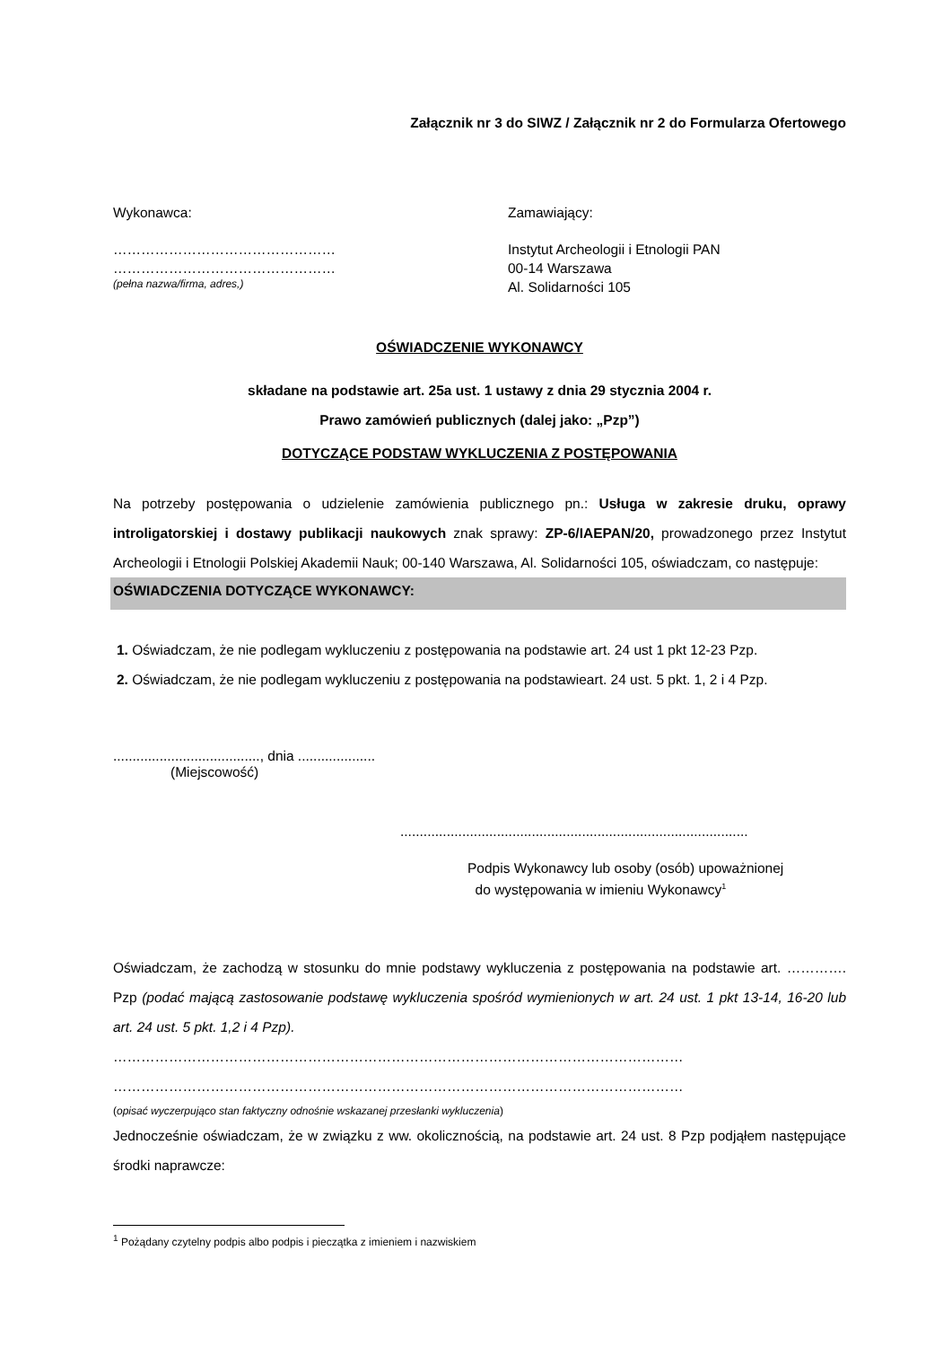Załącznik nr 3 do SIWZ / Załącznik nr 2 do Formularza Ofertowego
Wykonawca:
…………………………………………
…………………………………………
(pełna nazwa/firma, adres,)
Zamawiający:
Instytut Archeologii i Etnologii PAN
00-14 Warszawa
Al. Solidarności 105
OŚWIADCZENIE WYKONAWCY
składane na podstawie art. 25a ust. 1 ustawy z dnia 29 stycznia 2004 r.
Prawo zamówień publicznych (dalej jako: „Pzp”)
DOTYCZĄCE PODSTAW WYKLUCZENIA Z POSTĘPOWANIA
Na potrzeby postępowania o udzielenie zamówienia publicznego pn.: Usługa w zakresie druku, oprawy introligatorskiej i dostawy publikacji naukowych znak sprawy: ZP-6/IAEPAN/20, prowadzonego przez Instytut Archeologii i Etnologii Polskiej Akademii Nauk; 00-140 Warszawa, Al. Solidarności 105, oświadczam, co następuje:
OŚWIADCZENIA DOTYCZĄCE WYKONAWCY:
1. Oświadczam, że nie podlegam wykluczeniu z postępowania na podstawie art. 24 ust 1 pkt 12-23 Pzp.
2. Oświadczam, że nie podlegam wykluczeniu z postępowania na podstawieart. 24 ust. 5 pkt. 1, 2 i 4 Pzp.
......................................, dnia ....................
(Miejscowość)
..........................................................................................
Podpis Wykonawcy lub osoby (osób) upoważnionej
do występowania w imieniu Wykonawcy<sup>1</sup>
Oświadczam, że zachodzą w stosunku do mnie podstawy wykluczenia z postępowania na podstawie art. …………. Pzp (podać mającą zastosowanie podstawę wykluczenia spośród wymienionych w art. 24 ust. 1 pkt 13-14, 16-20 lub art. 24 ust. 5 pkt. 1,2 i 4 Pzp).
……………………………………………………………………………………………………………
……………………………………………………………………………………………………………
(opisać wyczerpująco stan faktyczny odnośnie wskazanej przesłanki wykluczenia)
Jednocześnie oświadczam, że w związku z ww. okolicznością, na podstawie art. 24 ust. 8 Pzp podjąłem następujące środki naprawcze:
<sup>1</sup> Pożądany czytelny podpis albo podpis i pieczątka z imieniem i nazwiskiem